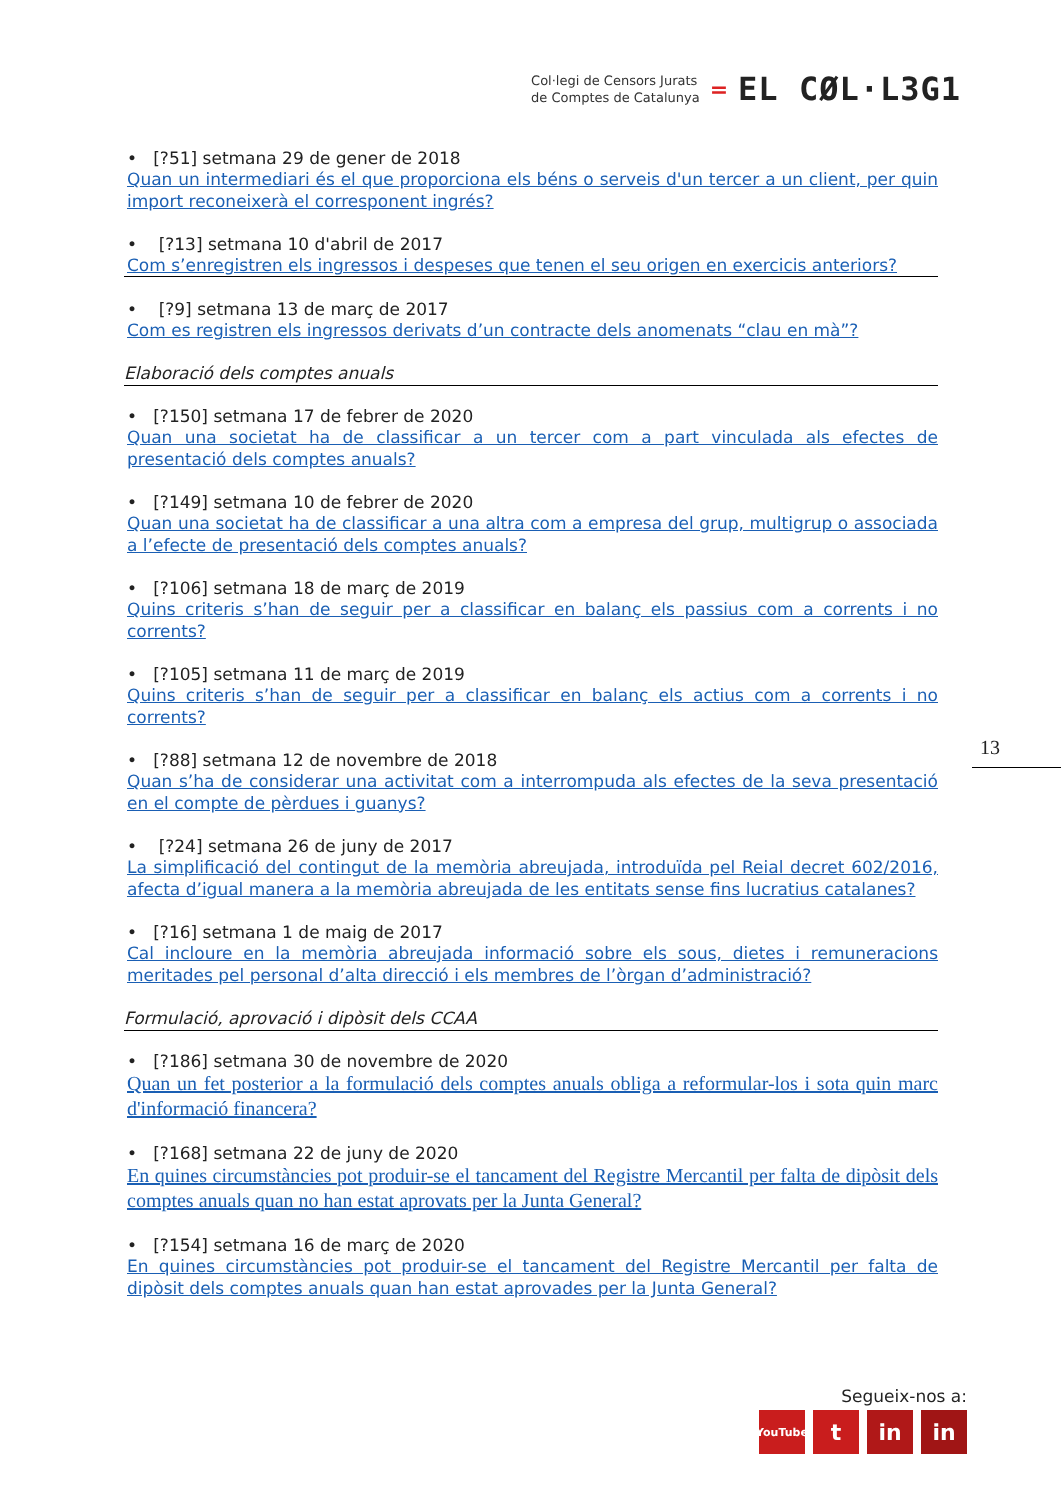Col·legi de Censors Jurats
de Comptes de Catalunya
=
EL CØL·L3G1
• [?51] setmana 29 de gener de 2018
Quan un intermediari és el que proporciona els béns o serveis d'un tercer a un client, per quin import reconeixerà el corresponent ingrés?
• [?13] setmana 10 d'abril de 2017
Com s’enregistren els ingressos i despeses que tenen el seu origen en exercicis anteriors?
• [?9] setmana 13 de març de 2017
Com es registren els ingressos derivats d’un contracte dels anomenats “clau en mà”?
Elaboració dels comptes anuals
• [?150] setmana 17 de febrer de 2020
Quan una societat ha de classificar a un tercer com a part vinculada als efectes de presentació dels comptes anuals?
• [?149] setmana 10 de febrer de 2020
Quan una societat ha de classificar a una altra com a empresa del grup, multigrup o associada a l’efecte de presentació dels comptes anuals?
• [?106] setmana 18 de març de 2019
Quins criteris s’han de seguir per a classificar en balanç els passius com a corrents i no corrents?
• [?105] setmana 11 de març de 2019
Quins criteris s’han de seguir per a classificar en balanç els actius com a corrents i no corrents?
• [?88] setmana 12 de novembre de 2018
Quan s’ha de considerar una activitat com a interrompuda als efectes de la seva presentació en el compte de pèrdues i guanys?
• [?24] setmana 26 de juny de 2017
La simplificació del contingut de la memòria abreujada, introduïda pel Reial decret 602/2016, afecta d’igual manera a la memòria abreujada de les entitats sense fins lucratius catalanes?
• [?16] setmana 1 de maig de 2017
Cal incloure en la memòria abreujada informació sobre els sous, dietes i remuneracions meritades pel personal d’alta direcció i els membres de l’òrgan d’administració?
Formulació, aprovació i dipòsit dels CCAA
• [?186] setmana 30 de novembre de 2020
Quan un fet posterior a la formulació dels comptes anuals obliga a reformular-los i sota quin marc d'informació financera?
• [?168] setmana 22 de juny de 2020
En quines circumstàncies pot produir-se el tancament del Registre Mercantil per falta de dipòsit dels comptes anuals quan no han estat aprovats per la Junta General?
• [?154] setmana 16 de març de 2020
En quines circumstàncies pot produir-se el tancament del Registre Mercantil per falta de dipòsit dels comptes anuals quan han estat aprovades per la Junta General?
13
Segueix-nos a:
YouTube t in in